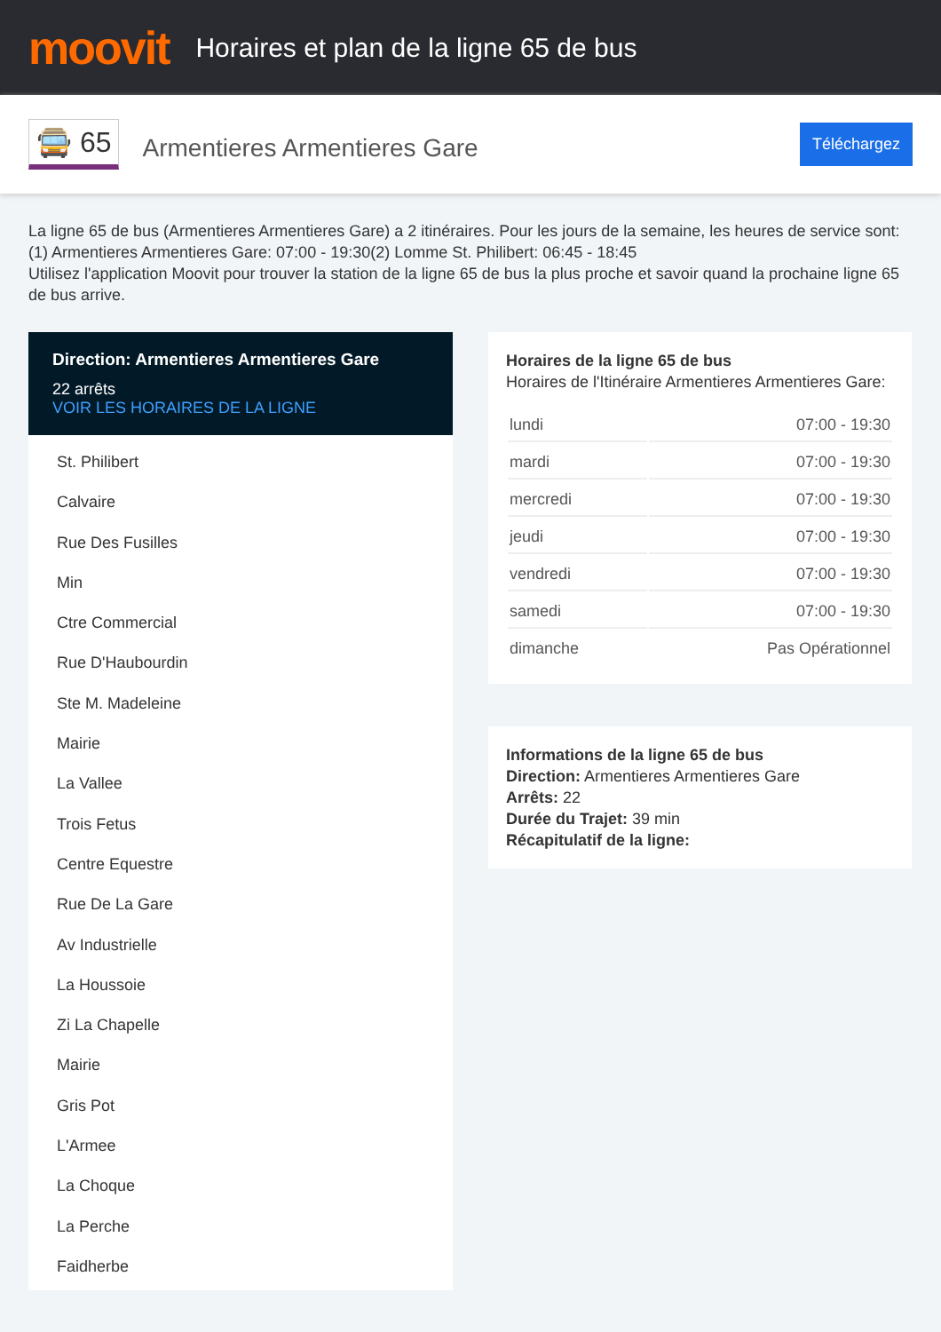moovit
Horaires et plan de la ligne 65 de bus
🚍 65 Armentieres Armentieres Gare
Téléchargez
La ligne 65 de bus (Armentieres Armentieres Gare) a 2 itinéraires. Pour les jours de la semaine, les heures de service sont:
(1) Armentieres Armentieres Gare: 07:00 - 19:30(2) Lomme St. Philibert: 06:45 - 18:45
Utilisez l'application Moovit pour trouver la station de la ligne 65 de bus la plus proche et savoir quand la prochaine ligne 65 de bus arrive.
Direction: Armentieres Armentieres Gare
22 arrêts
VOIR LES HORAIRES DE LA LIGNE
St. Philibert
Calvaire
Rue Des Fusilles
Min
Ctre Commercial
Rue D'Haubourdin
Ste M. Madeleine
Mairie
La Vallee
Trois Fetus
Centre Equestre
Rue De La Gare
Av Industrielle
La Houssoie
Zi La Chapelle
Mairie
Gris Pot
L'Armee
La Choque
La Perche
Faidherbe
Horaires de la ligne 65 de bus
Horaires de l'Itinéraire Armentieres Armentieres Gare:
| lundi | 07:00 - 19:30 |
| mardi | 07:00 - 19:30 |
| mercredi | 07:00 - 19:30 |
| jeudi | 07:00 - 19:30 |
| vendredi | 07:00 - 19:30 |
| samedi | 07:00 - 19:30 |
| dimanche | Pas Opérationnel |
Informations de la ligne 65 de bus
Direction: Armentieres Armentieres Gare
Arrêts: 22
Durée du Trajet: 39 min
Récapitulatif de la ligne: